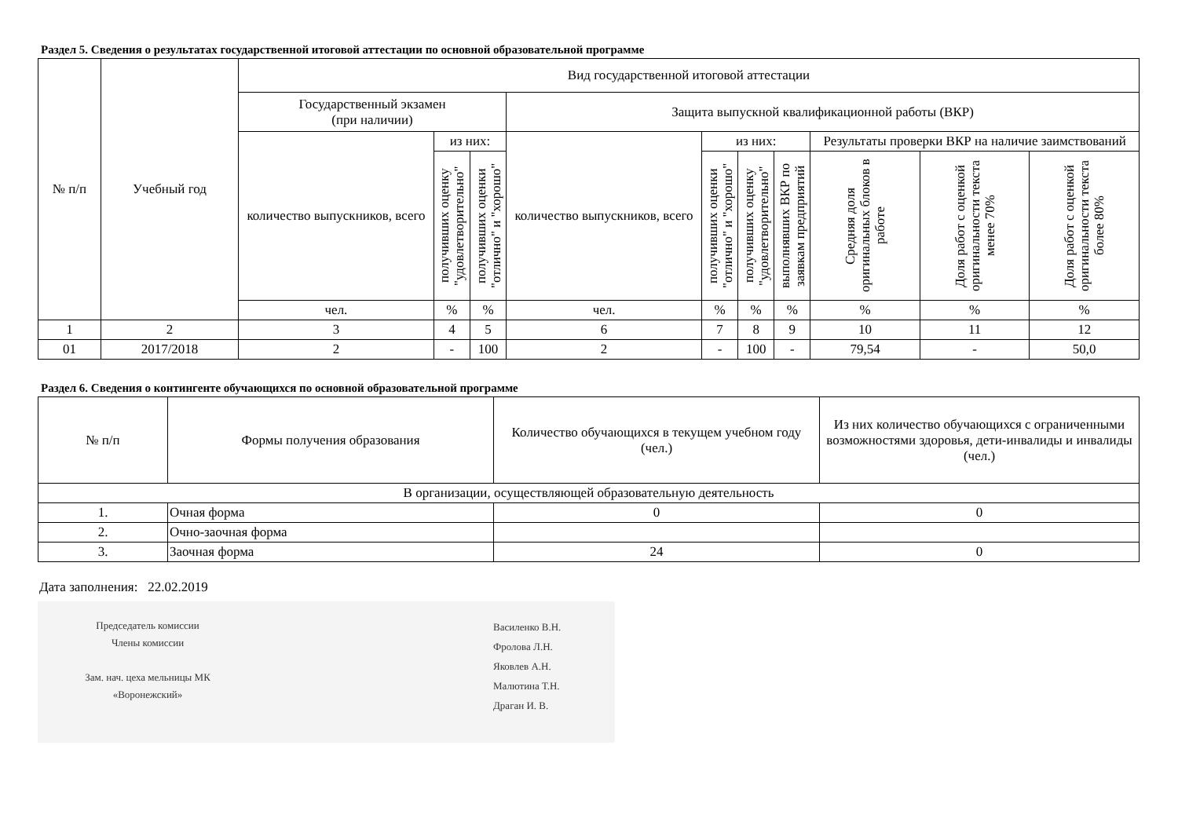Раздел 5. Сведения о результатах государственной итоговой аттестации по основной образовательной программе
| № п/п | Учебный год | Вид государственной итоговой аттестации | | | | | | | | | |
| --- | --- | --- | --- | --- | --- | --- | --- | --- | --- | --- | --- |
| | | Государственный экзамен (при наличии) | | | Защита выпускной квалификационной работы (ВКР) | | | | | | |
| | | количество выпускников, всего | из них: | | количество выпускников, всего | из них: | | | Результаты проверки ВКР на наличие заимствований | | |
| | | | получивших оценку "удовлетворительно" | получивших оценки "отлично" и "хорошо" | | получивших оценки "отлично" и "хорошо" | получивших оценку "удовлетворительно" | выполнявших ВКР по заявкам предприятий | Средняя доля оригинальных блоков в работе | Доля работ с оценкой оригинальности текста менее 70% | Доля работ с оценкой оригинальности текста более 80% |
| | | чел. | % | % | чел. | % | % | % | % | % | % |
| 1 | 2 | 3 | 4 | 5 | 6 | 7 | 8 | 9 | 10 | 11 | 12 |
| 01 | 2017/2018 | 2 | - | 100 | 2 | - | 100 | - | 79,54 | - | 50,0 |
Раздел 6. Сведения о контингенте обучающихся по основной образовательной программе
| № п/п | Формы получения образования | Количество обучающихся в текущем учебном году (чел.) | Из них количество обучающихся с ограниченными возможностями здоровья, дети-инвалиды и инвалиды (чел.) |
| --- | --- | --- | --- |
| В организации, осуществляющей образовательную деятельность | | | |
| 1. | Очная форма | 0 | 0 |
| 2. | Очно-заочная форма | | |
| 3. | Заочная форма | 24 | 0 |
Дата заполнения: 22.02.2019
Председатель комиссии
Члены комиссии
Зам. нач. цеха мельницы МК
«Воронежский»
Василенко В.Н.
Фролова Л.Н.
Яковлев А.Н.
Малютина Т.Н.
Драган И. В.